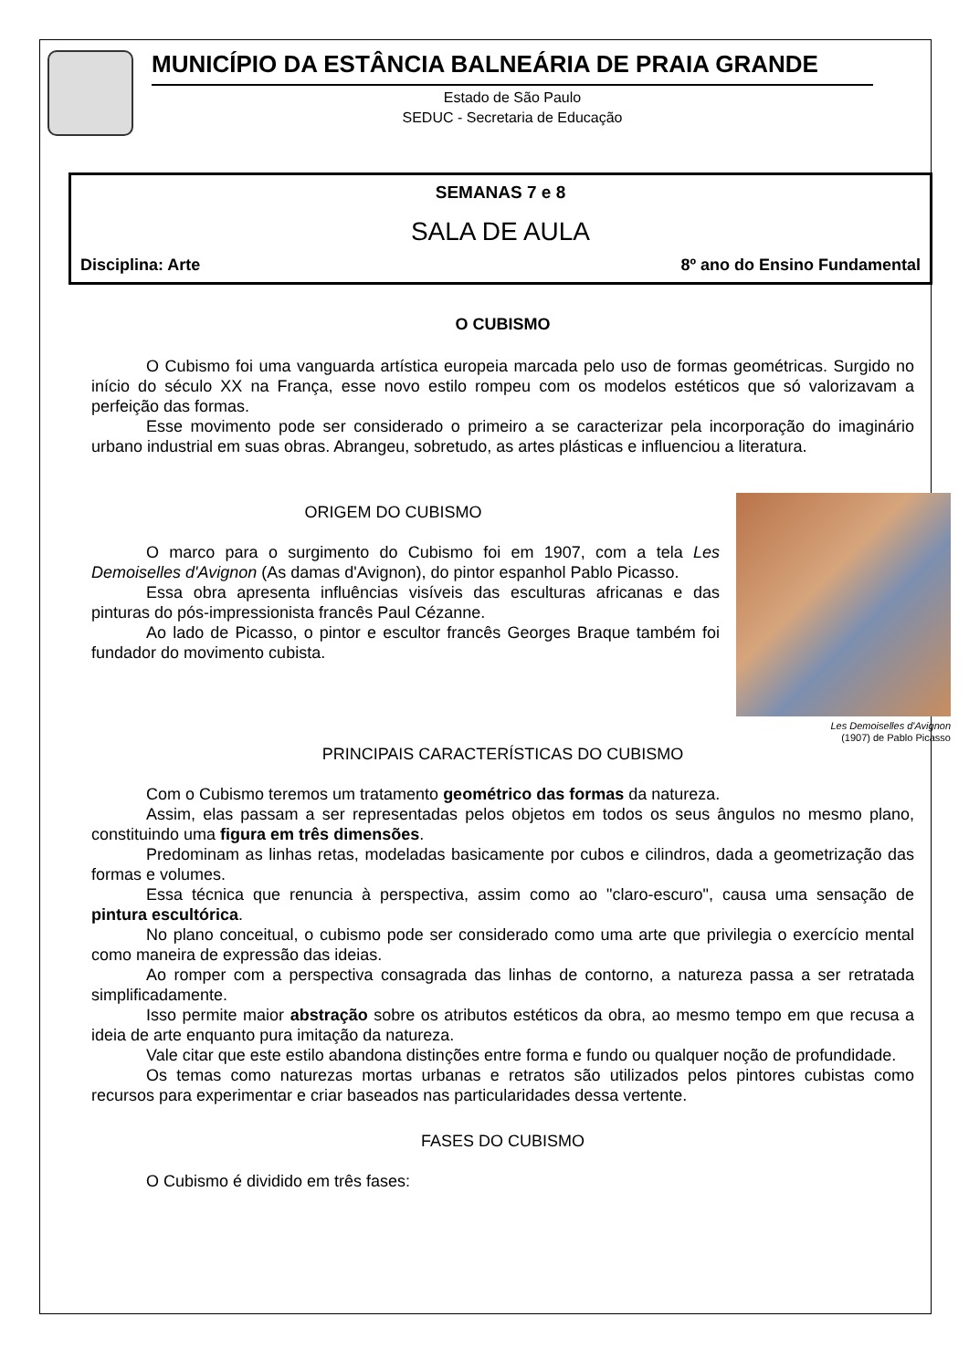MUNICÍPIO DA ESTÂNCIA BALNEÁRIA DE PRAIA GRANDE
Estado de São Paulo
SEDUC - Secretaria de Educação
SEMANAS 7 e 8
SALA DE AULA
Disciplina: Arte 8º ano do Ensino Fundamental
O CUBISMO
O Cubismo foi uma vanguarda artística europeia marcada pelo uso de formas geométricas. Surgido no início do século XX na França, esse novo estilo rompeu com os modelos estéticos que só valorizavam a perfeição das formas.
Esse movimento pode ser considerado o primeiro a se caracterizar pela incorporação do imaginário urbano industrial em suas obras. Abrangeu, sobretudo, as artes plásticas e influenciou a literatura.
Les Demoiselles d'Avignon
(1907) de Pablo Picasso
ORIGEM DO CUBISMO
O marco para o surgimento do Cubismo foi em 1907, com a tela Les Demoiselles d'Avignon (As damas d'Avignon), do pintor espanhol Pablo Picasso.
Essa obra apresenta influências visíveis das esculturas africanas e das pinturas do pós-impressionista francês Paul Cézanne.
Ao lado de Picasso, o pintor e escultor francês Georges Braque também foi fundador do movimento cubista.
PRINCIPAIS CARACTERÍSTICAS DO CUBISMO
Com o Cubismo teremos um tratamento geométrico das formas da natureza.
Assim, elas passam a ser representadas pelos objetos em todos os seus ângulos no mesmo plano, constituindo uma figura em três dimensões.
Predominam as linhas retas, modeladas basicamente por cubos e cilindros, dada a geometrização das formas e volumes.
Essa técnica que renuncia à perspectiva, assim como ao "claro-escuro", causa uma sensação de pintura escultórica.
No plano conceitual, o cubismo pode ser considerado como uma arte que privilegia o exercício mental como maneira de expressão das ideias.
Ao romper com a perspectiva consagrada das linhas de contorno, a natureza passa a ser retratada simplificadamente.
Isso permite maior abstração sobre os atributos estéticos da obra, ao mesmo tempo em que recusa a ideia de arte enquanto pura imitação da natureza.
Vale citar que este estilo abandona distinções entre forma e fundo ou qualquer noção de profundidade.
Os temas como naturezas mortas urbanas e retratos são utilizados pelos pintores cubistas como recursos para experimentar e criar baseados nas particularidades dessa vertente.
FASES DO CUBISMO
O Cubismo é dividido em três fases: